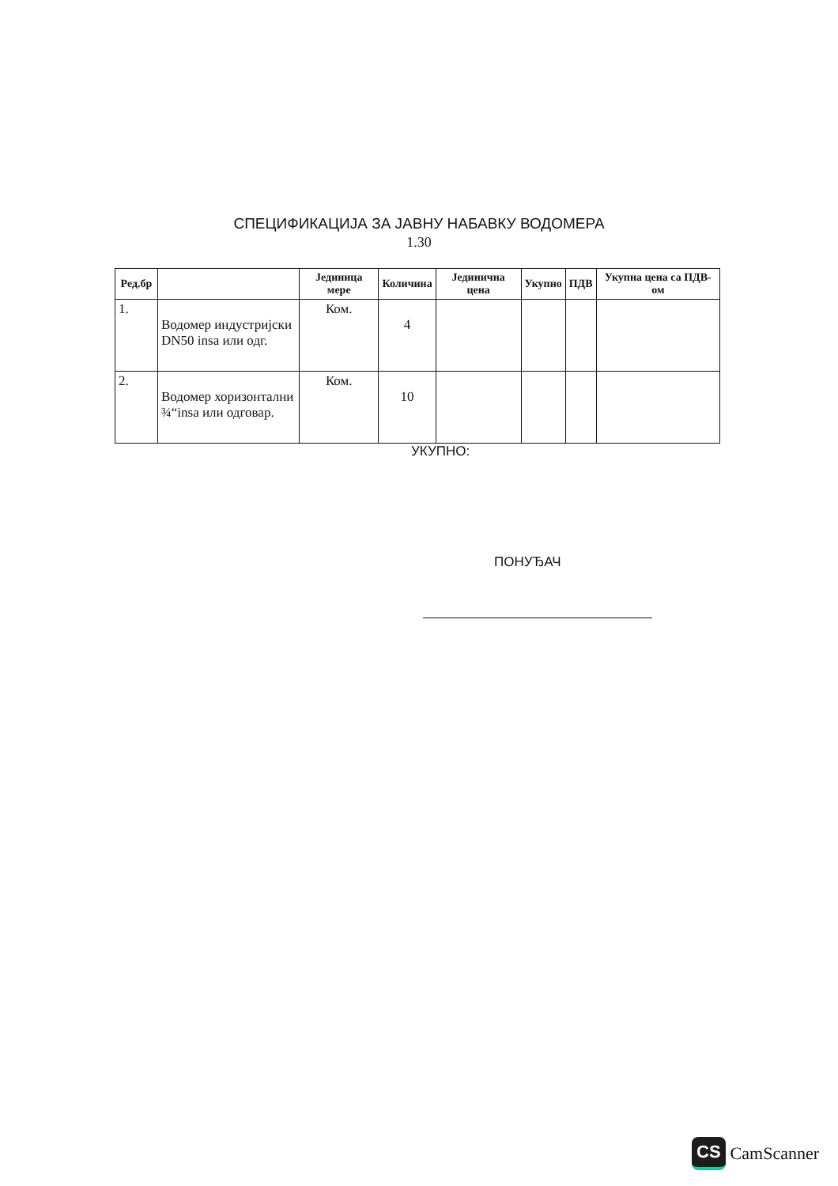СПЕЦИФИКАЦИЈА ЗА ЈАВНУ НАБАВКУ ВОДОМЕРА
1.30
| Ред.бр | | Јединица мере | Количина | Јединична цена | Укупно | ПДВ | Укупна цена са ПДВ-ом |
| --- | --- | --- | --- | --- | --- | --- | --- |
| 1. | Водомер индустријски DN50 insa или одг. | Ком. | 4 | | | | |
| 2. | Водомер хоризонтални ¾“insa или одговар. | Ком. | 10 | | | | |
УКУПНО:
ПОНУЂАЧ
CS CamScanner